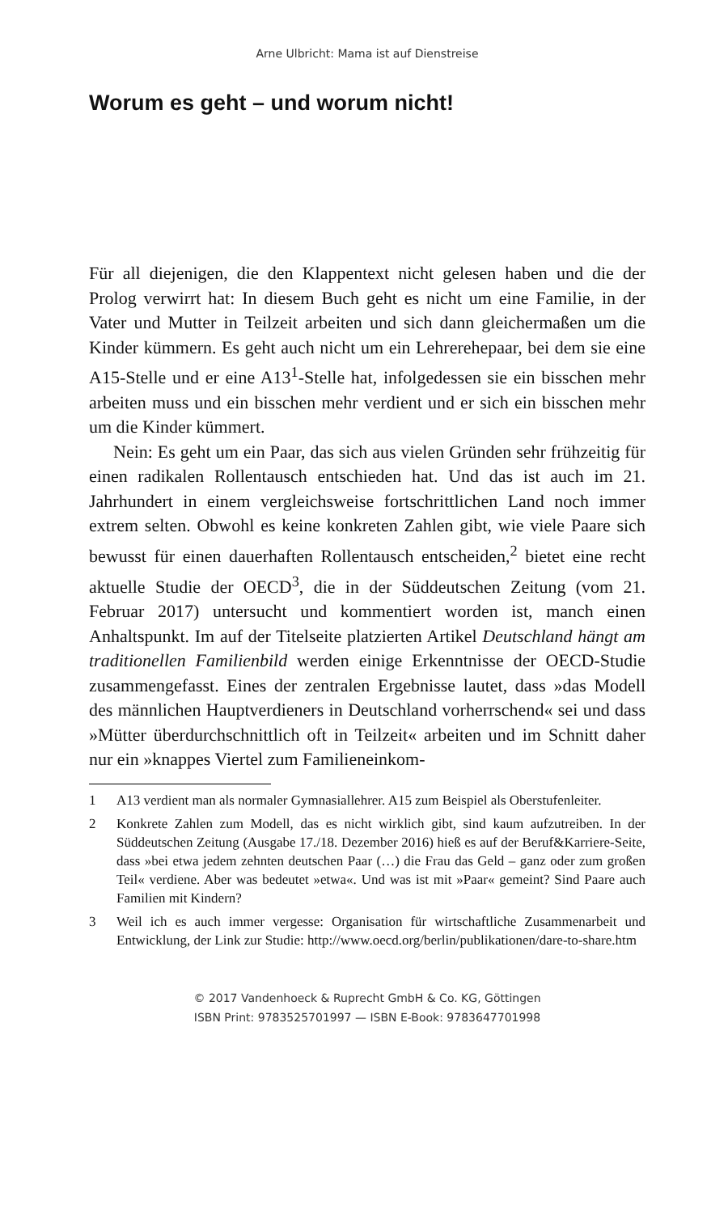Arne Ulbricht: Mama ist auf Dienstreise
Worum es geht – und worum nicht!
Für all diejenigen, die den Klappentext nicht gelesen haben und die der Prolog verwirrt hat: In diesem Buch geht es nicht um eine Familie, in der Vater und Mutter in Teilzeit arbeiten und sich dann gleichermaßen um die Kinder kümmern. Es geht auch nicht um ein Lehrerehepaar, bei dem sie eine A15-Stelle und er eine A13<sup>1</sup>-Stelle hat, infolgedessen sie ein bisschen mehr arbeiten muss und ein bisschen mehr verdient und er sich ein bisschen mehr um die Kinder kümmert.
Nein: Es geht um ein Paar, das sich aus vielen Gründen sehr frühzeitig für einen radikalen Rollentausch entschieden hat. Und das ist auch im 21. Jahrhundert in einem vergleichsweise fortschrittlichen Land noch immer extrem selten. Obwohl es keine konkreten Zahlen gibt, wie viele Paare sich bewusst für einen dauerhaften Rollentausch entscheiden,<sup>2</sup> bietet eine recht aktuelle Studie der OECD<sup>3</sup>, die in der Süddeutschen Zeitung (vom 21. Februar 2017) untersucht und kommentiert worden ist, manch einen Anhaltspunkt. Im auf der Titelseite platzierten Artikel Deutschland hängt am traditionellen Familienbild werden einige Erkenntnisse der OECD-Studie zusammengefasst. Eines der zentralen Ergebnisse lautet, dass »das Modell des männlichen Hauptverdieners in Deutschland vorherrschend« sei und dass »Mütter überdurchschnittlich oft in Teilzeit« arbeiten und im Schnitt daher nur ein »knappes Viertel zum Familieneinkom-
1 A13 verdient man als normaler Gymnasiallehrer. A15 zum Beispiel als Oberstufenleiter.
2 Konkrete Zahlen zum Modell, das es nicht wirklich gibt, sind kaum aufzutreiben. In der Süddeutschen Zeitung (Ausgabe 17./18. Dezember 2016) hieß es auf der Beruf&Karriere-Seite, dass »bei etwa jedem zehnten deutschen Paar (…) die Frau das Geld – ganz oder zum großen Teil« verdiene. Aber was bedeutet »etwa«. Und was ist mit »Paar« gemeint? Sind Paare auch Familien mit Kindern?
3 Weil ich es auch immer vergesse: Organisation für wirtschaftliche Zusammenarbeit und Entwicklung, der Link zur Studie: http://www.oecd.org/berlin/publikationen/dare-to-share.htm
© 2017 Vandenhoeck & Ruprecht GmbH & Co. KG, Göttingen
ISBN Print: 9783525701997 — ISBN E-Book: 9783647701998